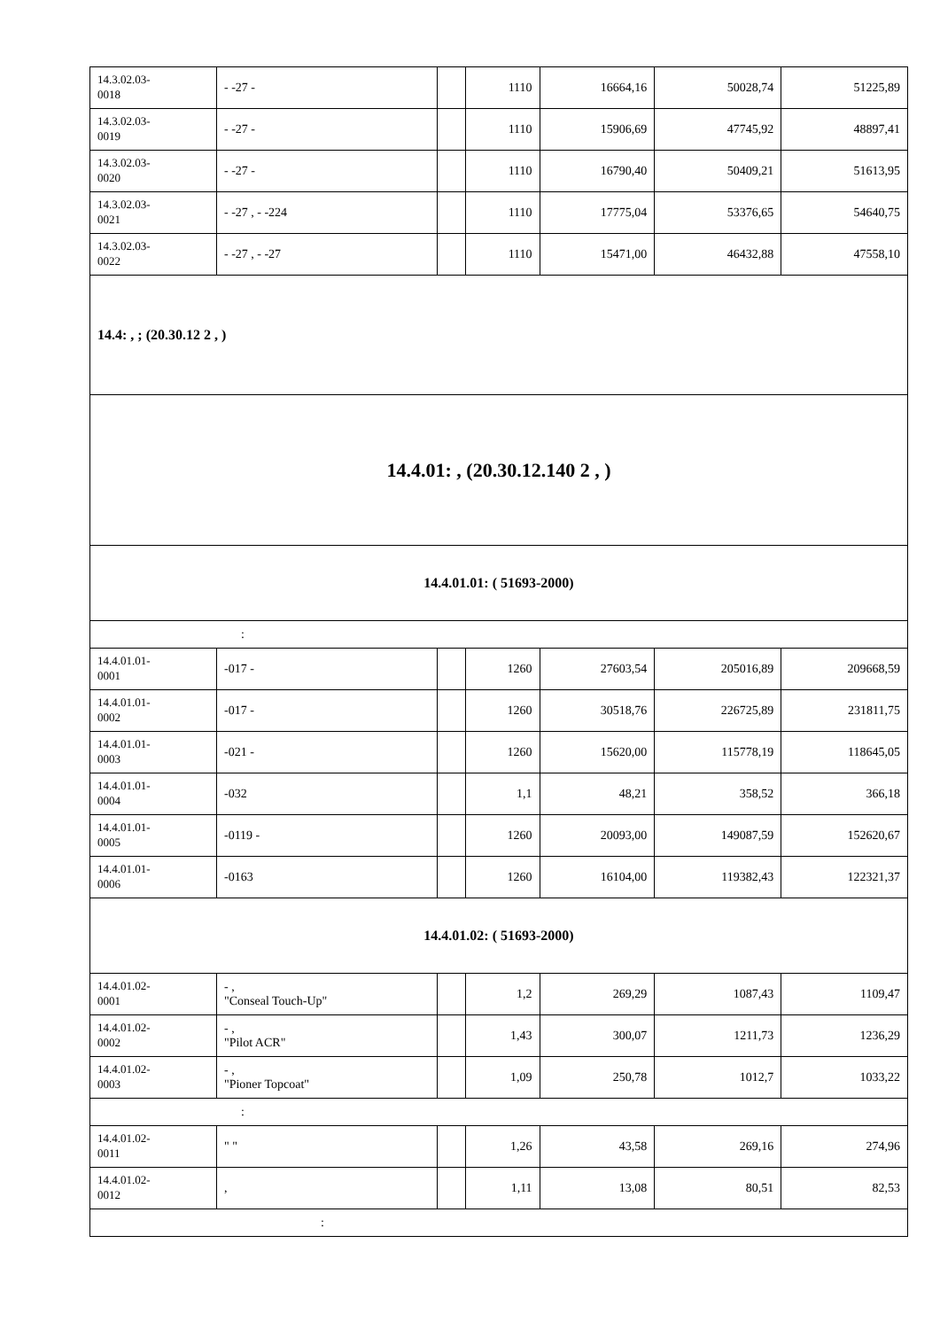| 14.3.02.03- 0018 | - -27 - | | 1110 | 16664,16 | 50028,74 | 51225,89 |
| 14.3.02.03- 0019 | - -27 - | | 1110 | 15906,69 | 47745,92 | 48897,41 |
| 14.3.02.03- 0020 | - -27 - | | 1110 | 16790,40 | 50409,21 | 51613,95 |
| 14.3.02.03- 0021 | - -27 , - -224 | | 1110 | 17775,04 | 53376,65 | 54640,75 |
| 14.3.02.03- 0022 | - -27 , - -27 | | 1110 | 15471,00 | 46432,88 | 47558,10 |
| 14.4: , ; (20.30.12 2 , ) | | | | | | |
| 14.4.01: , (20.30.12.140 2 , ) | | | | | | |
| 14.4.01.01: ( 51693-2000) | | | | | | |
| : | | | | | | |
| 14.4.01.01- 0001 | -017 - | | 1260 | 27603,54 | 205016,89 | 209668,59 |
| 14.4.01.01- 0002 | -017 - | | 1260 | 30518,76 | 226725,89 | 231811,75 |
| 14.4.01.01- 0003 | -021 - | | 1260 | 15620,00 | 115778,19 | 118645,05 |
| 14.4.01.01- 0004 | -032 | | 1,1 | 48,21 | 358,52 | 366,18 |
| 14.4.01.01- 0005 | -0119 - | | 1260 | 20093,00 | 149087,59 | 152620,67 |
| 14.4.01.01- 0006 | -0163 | | 1260 | 16104,00 | 119382,43 | 122321,37 |
| 14.4.01.02: ( 51693-2000) | | | | | | |
| 14.4.01.02- 0001 | - , "Conseal Touch-Up" | | 1,2 | 269,29 | 1087,43 | 1109,47 |
| 14.4.01.02- 0002 | - , "Pilot ACR" | | 1,43 | 300,07 | 1211,73 | 1236,29 |
| 14.4.01.02- 0003 | - , "Pioner Topcoat" | | 1,09 | 250,78 | 1012,7 | 1033,22 |
| : | | | | | | |
| 14.4.01.02- 0011 | " " | | 1,26 | 43,58 | 269,16 | 274,96 |
| 14.4.01.02- 0012 | , | | 1,11 | 13,08 | 80,51 | 82,53 |
| : | | | | | | |